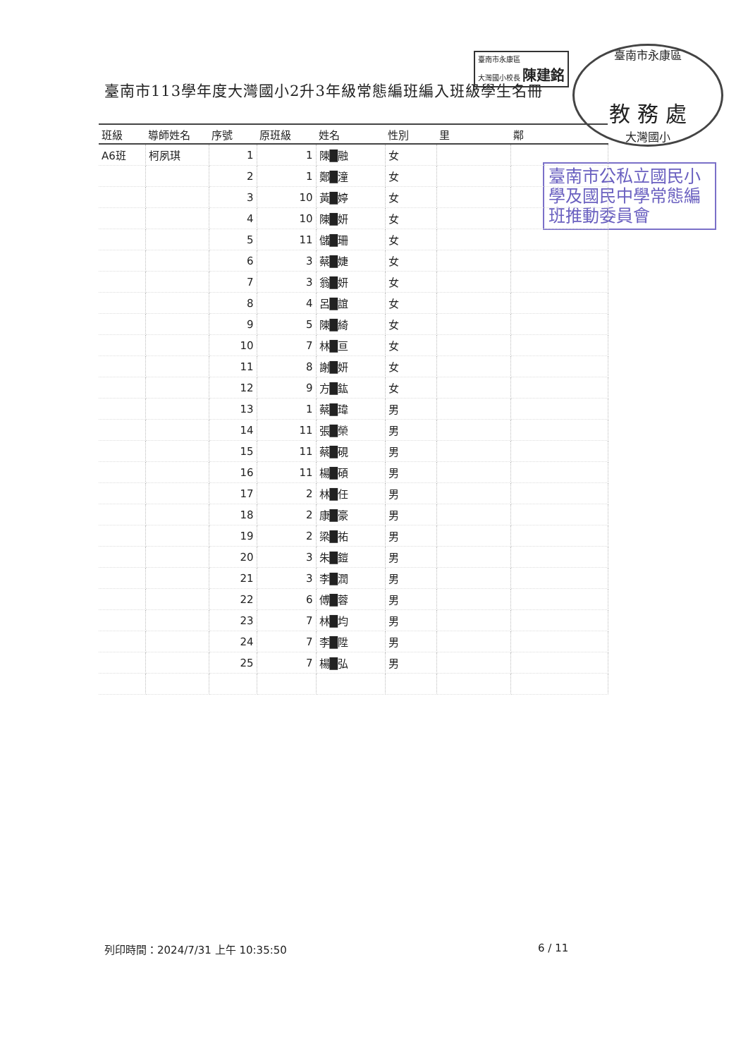臺南市113學年度大灣國小2升3年級常態編班編入班級學生名冊
臺南市永康區
大灣國小校長 陳建銘
臺南市永康區
教 務 處
大灣國小
臺南市公私立國民小學及國民中學常態編班推動委員會
| 班級 | 導師姓名 | 序號 | 原班級 | 姓名 | 性別 | 里 | 鄰 |
| --- | --- | --- | --- | --- | --- | --- | --- |
| A6班 | 柯夙琪 | 1 | 1 | 陳█融 | 女 | | |
| | | 2 | 1 | 鄭█潼 | 女 | | |
| | | 3 | 10 | 黃█婷 | 女 | | |
| | | 4 | 10 | 陳█妍 | 女 | | |
| | | 5 | 11 | 儲█珊 | 女 | | |
| | | 6 | 3 | 蔡█婕 | 女 | | |
| | | 7 | 3 | 翁█妍 | 女 | | |
| | | 8 | 4 | 呂█誼 | 女 | | |
| | | 9 | 5 | 陳█綺 | 女 | | |
| | | 10 | 7 | 林█亘 | 女 | | |
| | | 11 | 8 | 謝█妍 | 女 | | |
| | | 12 | 9 | 方█鈜 | 女 | | |
| | | 13 | 1 | 蔡█瑋 | 男 | | |
| | | 14 | 11 | 張█榮 | 男 | | |
| | | 15 | 11 | 蔡█硯 | 男 | | |
| | | 16 | 11 | 楊█碩 | 男 | | |
| | | 17 | 2 | 林█任 | 男 | | |
| | | 18 | 2 | 康█豪 | 男 | | |
| | | 19 | 2 | 梁█祐 | 男 | | |
| | | 20 | 3 | 朱█鎧 | 男 | | |
| | | 21 | 3 | 李█潤 | 男 | | |
| | | 22 | 6 | 傅█蓉 | 男 | | |
| | | 23 | 7 | 林█均 | 男 | | |
| | | 24 | 7 | 李█陞 | 男 | | |
| | | 25 | 7 | 楊█弘 | 男 | | |
列印時間：2024/7/31 上午 10:35:50
6 / 11